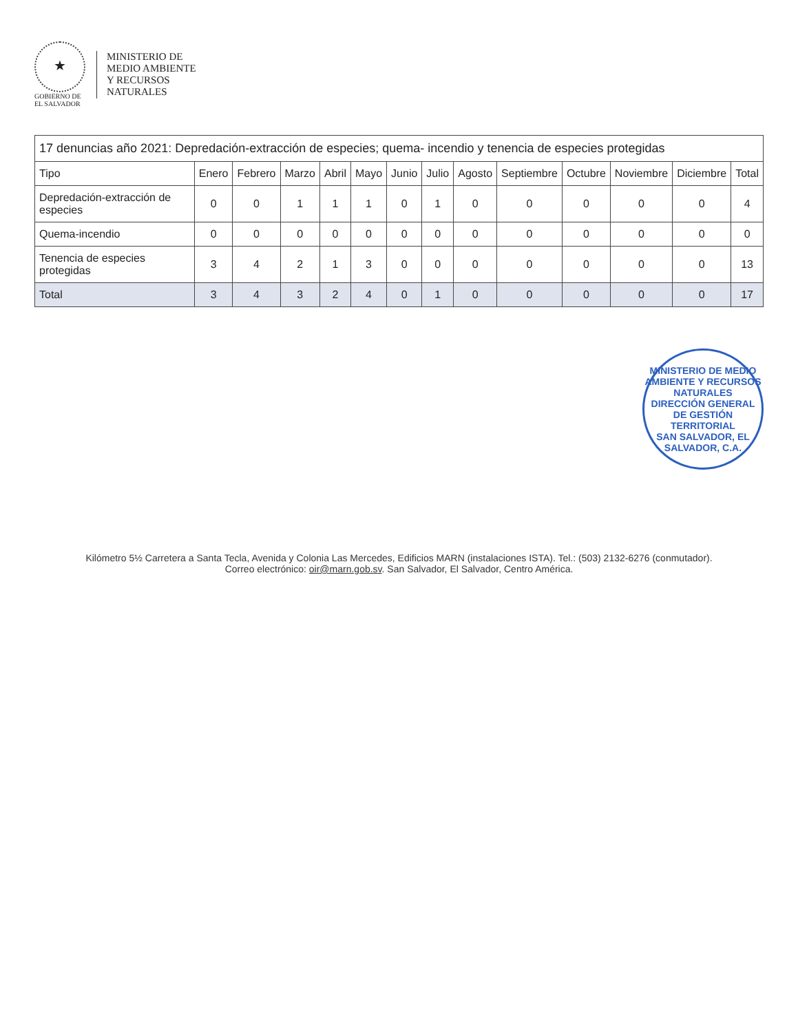★
GOBIERNO DE
EL SALVADOR
MINISTERIO DE
MEDIO AMBIENTE
Y RECURSOS
NATURALES
| 17 denuncias año 2021: Depredación-extracción de especies; quema- incendio y tenencia de especies protegidas | | | | | | | | | | | | | |
| --- | --- | --- | --- | --- | --- | --- | --- | --- | --- | --- | --- | --- | --- |
| Tipo | Enero | Febrero | Marzo | Abril | Mayo | Junio | Julio | Agosto | Septiembre | Octubre | Noviembre | Diciembre | Total |
| Depredación-extracción de especies | 0 | 0 | 1 | 1 | 1 | 0 | 1 | 0 | 0 | 0 | 0 | 0 | 4 |
| Quema-incendio | 0 | 0 | 0 | 0 | 0 | 0 | 0 | 0 | 0 | 0 | 0 | 0 | 0 |
| Tenencia de especies protegidas | 3 | 4 | 2 | 1 | 3 | 0 | 0 | 0 | 0 | 0 | 0 | 0 | 13 |
| Total | 3 | 4 | 3 | 2 | 4 | 0 | 1 | 0 | 0 | 0 | 0 | 0 | 17 |
MINISTERIO DE MEDIO AMBIENTE Y RECURSOS NATURALES
DIRECCIÓN GENERAL DE GESTIÓN TERRITORIAL
SAN SALVADOR, EL SALVADOR, C.A.
Kilómetro 5½ Carretera a Santa Tecla, Avenida y Colonia Las Mercedes, Edificios MARN (instalaciones ISTA). Tel.: (503) 2132-6276 (conmutador).
Correo electrónico: oir@marn.gob.sv. San Salvador, El Salvador, Centro América.